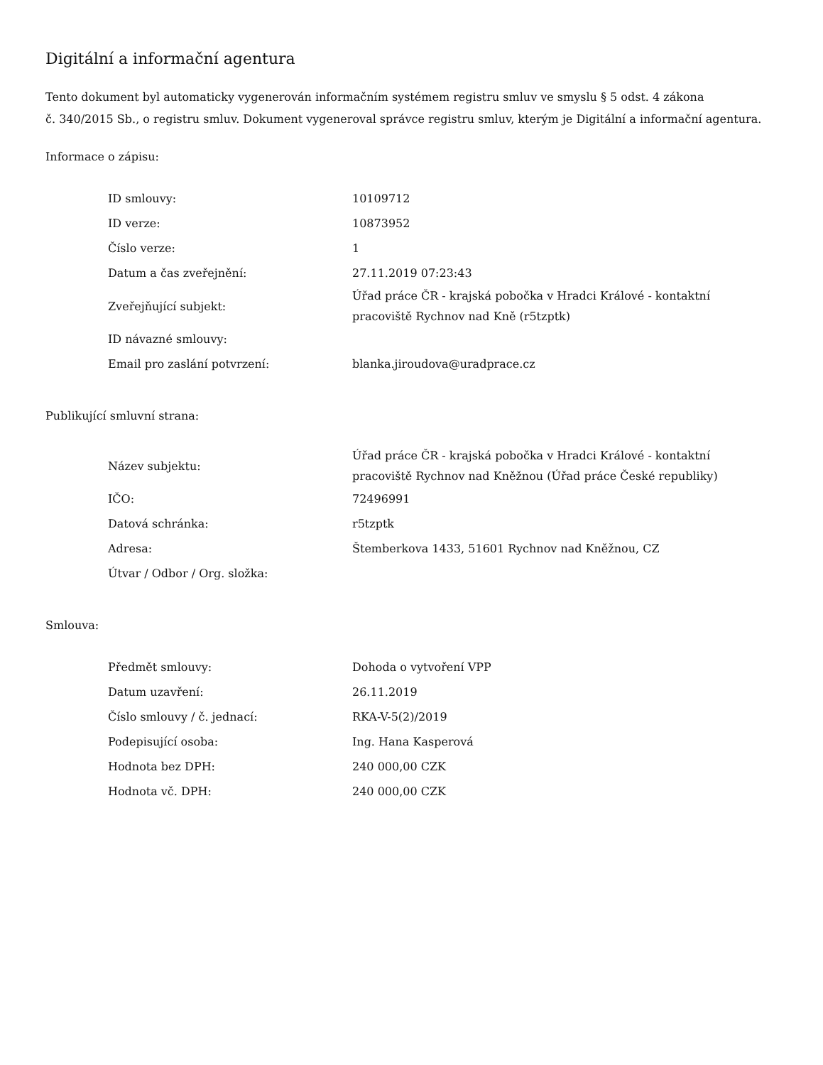Digitální a informační agentura
Tento dokument byl automaticky vygenerován informačním systémem registru smluv ve smyslu § 5 odst. 4 zákona
č. 340/2015 Sb., o registru smluv. Dokument vygeneroval správce registru smluv, kterým je Digitální a informační agentura.
Informace o zápisu:
| ID smlouvy: | 10109712 |
| ID verze: | 10873952 |
| Číslo verze: | 1 |
| Datum a čas zveřejnění: | 27.11.2019 07:23:43 |
| Zveřejňující subjekt: | Úřad práce ČR - krajská pobočka v Hradci Králové - kontaktní pracoviště Rychnov nad Kně (r5tzptk) |
| ID návazné smlouvy: | |
| Email pro zaslání potvrzení: | blanka.jiroudova@uradprace.cz |
Publikující smluvní strana:
| Název subjektu: | Úřad práce ČR - krajská pobočka v Hradci Králové - kontaktní pracoviště Rychnov nad Kněžnou (Úřad práce České republiky) |
| IČO: | 72496991 |
| Datová schránka: | r5tzptk |
| Adresa: | Štemberkova 1433, 51601 Rychnov nad Kněžnou, CZ |
| Útvar / Odbor / Org. složka: | |
Smlouva:
| Předmět smlouvy: | Dohoda o vytvoření VPP |
| Datum uzavření: | 26.11.2019 |
| Číslo smlouvy / č. jednací: | RKA-V-5(2)/2019 |
| Podepisující osoba: | Ing. Hana Kasperová |
| Hodnota bez DPH: | 240 000,00 CZK |
| Hodnota vč. DPH: | 240 000,00 CZK |